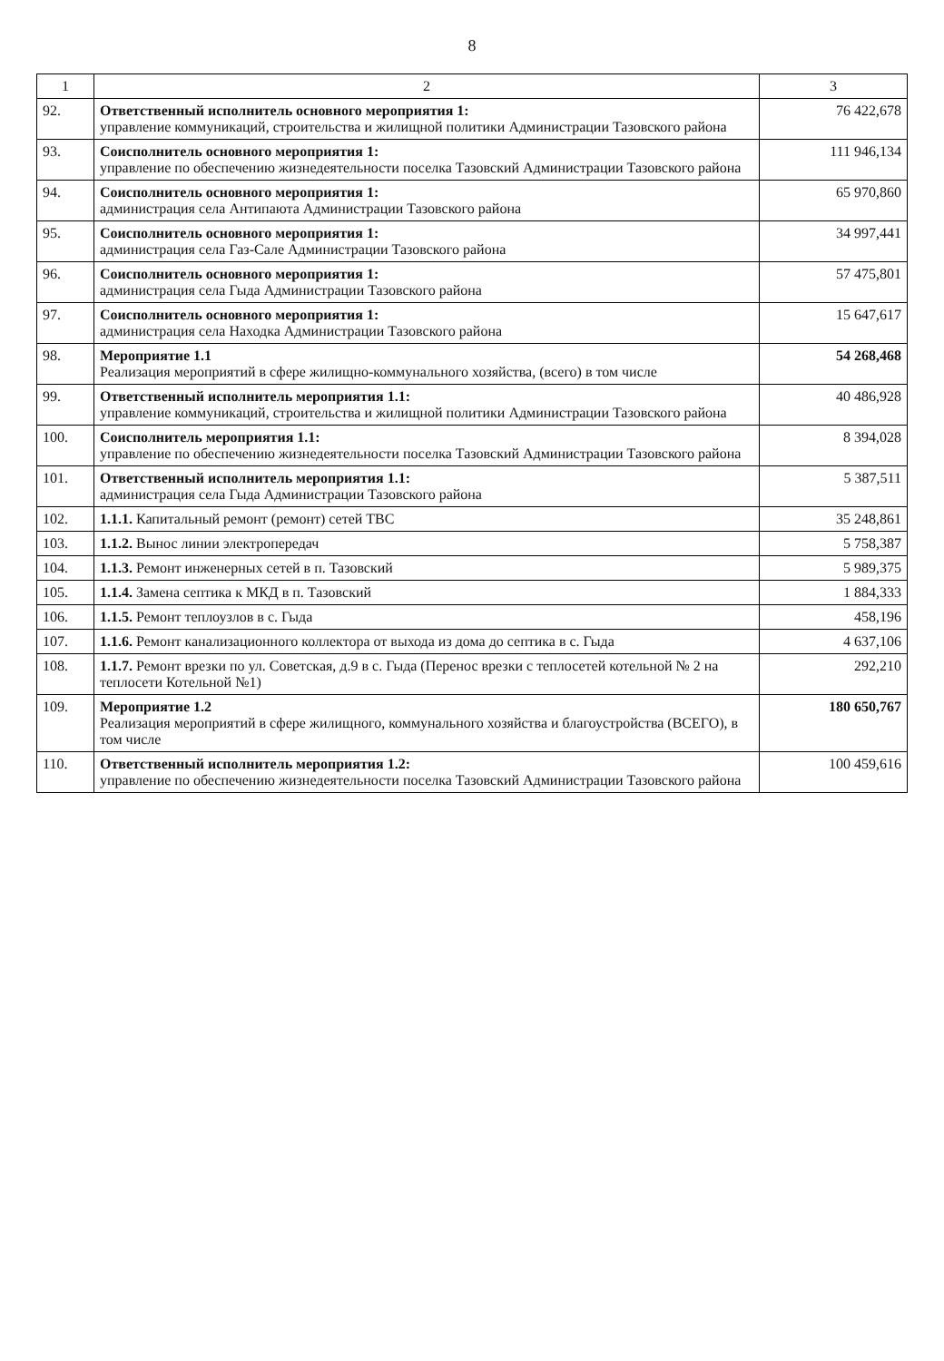8
| 1 | 2 | 3 |
| --- | --- | --- |
| 92. | Ответственный исполнитель основного мероприятия 1: управление коммуникаций, строительства и жилищной политики Администрации Тазовского района | 76 422,678 |
| 93. | Соисполнитель основного мероприятия 1: управление по обеспечению жизнедеятельности поселка Тазовский Администрации Тазовского района | 111 946,134 |
| 94. | Соисполнитель основного мероприятия 1: администрация села Антипаюта Администрации Тазовского района | 65 970,860 |
| 95. | Соисполнитель основного мероприятия 1: администрация села Газ-Сале Администрации Тазовского района | 34 997,441 |
| 96. | Соисполнитель основного мероприятия 1: администрация села Гыда Администрации Тазовского района | 57 475,801 |
| 97. | Соисполнитель основного мероприятия 1: администрация села Находка Администрации Тазовского района | 15 647,617 |
| 98. | Мероприятие 1.1 Реализация мероприятий в сфере жилищно-коммунального хозяйства, (всего) в том числе | 54 268,468 |
| 99. | Ответственный исполнитель мероприятия 1.1: управление коммуникаций, строительства и жилищной политики Администрации Тазовского района | 40 486,928 |
| 100. | Соисполнитель мероприятия 1.1: управление по обеспечению жизнедеятельности поселка Тазовский Администрации Тазовского района | 8 394,028 |
| 101. | Ответственный исполнитель мероприятия 1.1: администрация села Гыда Администрации Тазовского района | 5 387,511 |
| 102. | 1.1.1. Капитальный ремонт (ремонт) сетей ТВС | 35 248,861 |
| 103. | 1.1.2. Вынос линии электропередач | 5 758,387 |
| 104. | 1.1.3. Ремонт инженерных сетей в п. Тазовский | 5 989,375 |
| 105. | 1.1.4. Замена септика к МКД в п. Тазовский | 1 884,333 |
| 106. | 1.1.5. Ремонт теплоузлов в с. Гыда | 458,196 |
| 107. | 1.1.6. Ремонт канализационного коллектора от выхода из дома до септика в с. Гыда | 4 637,106 |
| 108. | 1.1.7. Ремонт врезки по ул. Советская, д.9 в с. Гыда (Перенос врезки с теплосетей котельной № 2 на теплосети Котельной №1) | 292,210 |
| 109. | Мероприятие 1.2 Реализация мероприятий в сфере жилищного, коммунального хозяйства и благоустройства (ВСЕГО), в том числе | 180 650,767 |
| 110. | Ответственный исполнитель мероприятия 1.2: управление по обеспечению жизнедеятельности поселка Тазовский Администрации Тазовского района | 100 459,616 |